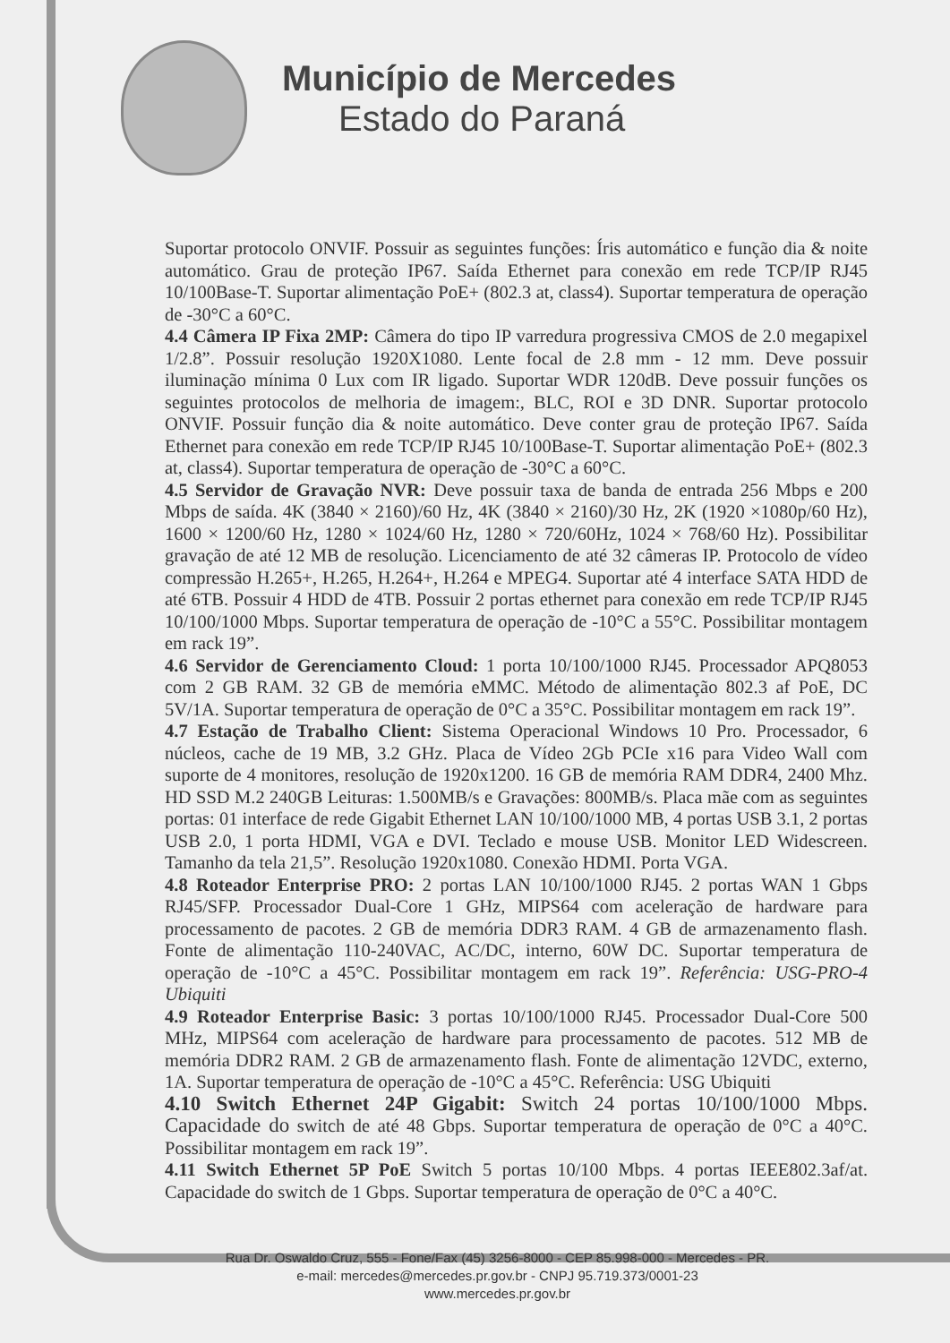Município de Mercedes
Estado do Paraná
Suportar protocolo ONVIF. Possuir as seguintes funções: Íris automático e função dia & noite automático. Grau de proteção IP67. Saída Ethernet para conexão em rede TCP/IP RJ45 10/100Base-T. Suportar alimentação PoE+ (802.3 at, class4). Suportar temperatura de operação de -30°C a 60°C.
4.4 Câmera IP Fixa 2MP: Câmera do tipo IP varredura progressiva CMOS de 2.0 megapixel 1/2.8”. Possuir resolução 1920X1080. Lente focal de 2.8 mm - 12 mm. Deve possuir iluminação mínima 0 Lux com IR ligado. Suportar WDR 120dB. Deve possuir funções os seguintes protocolos de melhoria de imagem:, BLC, ROI e 3D DNR. Suportar protocolo ONVIF. Possuir função dia & noite automático. Deve conter grau de proteção IP67. Saída Ethernet para conexão em rede TCP/IP RJ45 10/100Base-T. Suportar alimentação PoE+ (802.3 at, class4). Suportar temperatura de operação de -30°C a 60°C.
4.5 Servidor de Gravação NVR: Deve possuir taxa de banda de entrada 256 Mbps e 200 Mbps de saída. 4K (3840 × 2160)/60 Hz, 4K (3840 × 2160)/30 Hz, 2K (1920 ×1080p/60 Hz), 1600 × 1200/60 Hz, 1280 × 1024/60 Hz, 1280 × 720/60Hz, 1024 × 768/60 Hz). Possibilitar gravação de até 12 MB de resolução. Licenciamento de até 32 câmeras IP. Protocolo de vídeo compressão H.265+, H.265, H.264+, H.264 e MPEG4. Suportar até 4 interface SATA HDD de até 6TB. Possuir 4 HDD de 4TB. Possuir 2 portas ethernet para conexão em rede TCP/IP RJ45 10/100/1000 Mbps. Suportar temperatura de operação de -10°C a 55°C. Possibilitar montagem em rack 19”.
4.6 Servidor de Gerenciamento Cloud: 1 porta 10/100/1000 RJ45. Processador APQ8053 com 2 GB RAM. 32 GB de memória eMMC. Método de alimentação 802.3 af PoE, DC 5V/1A. Suportar temperatura de operação de 0°C a 35°C. Possibilitar montagem em rack 19”.
4.7 Estação de Trabalho Client: Sistema Operacional Windows 10 Pro. Processador, 6 núcleos, cache de 19 MB, 3.2 GHz. Placa de Vídeo 2Gb PCIe x16 para Video Wall com suporte de 4 monitores, resolução de 1920x1200. 16 GB de memória RAM DDR4, 2400 Mhz. HD SSD M.2 240GB Leituras: 1.500MB/s e Gravações: 800MB/s. Placa mãe com as seguintes portas: 01 interface de rede Gigabit Ethernet LAN 10/100/1000 MB, 4 portas USB 3.1, 2 portas USB 2.0, 1 porta HDMI, VGA e DVI. Teclado e mouse USB. Monitor LED Widescreen. Tamanho da tela 21,5”. Resolução 1920x1080. Conexão HDMI. Porta VGA.
4.8 Roteador Enterprise PRO: 2 portas LAN 10/100/1000 RJ45. 2 portas WAN 1 Gbps RJ45/SFP. Processador Dual-Core 1 GHz, MIPS64 com aceleração de hardware para processamento de pacotes. 2 GB de memória DDR3 RAM. 4 GB de armazenamento flash. Fonte de alimentação 110-240VAC, AC/DC, interno, 60W DC. Suportar temperatura de operação de -10°C a 45°C. Possibilitar montagem em rack 19”. Referência: USG-PRO-4 Ubiquiti
4.9 Roteador Enterprise Basic: 3 portas 10/100/1000 RJ45. Processador Dual-Core 500 MHz, MIPS64 com aceleração de hardware para processamento de pacotes. 512 MB de memória DDR2 RAM. 2 GB de armazenamento flash. Fonte de alimentação 12VDC, externo, 1A. Suportar temperatura de operação de -10°C a 45°C. Referência: USG Ubiquiti
4.10 Switch Ethernet 24P Gigabit: Switch 24 portas 10/100/1000 Mbps. Capacidade do switch de até 48 Gbps. Suportar temperatura de operação de 0°C a 40°C. Possibilitar montagem em rack 19”.
4.11 Switch Ethernet 5P PoE Switch 5 portas 10/100 Mbps. 4 portas IEEE802.3af/at. Capacidade do switch de 1 Gbps. Suportar temperatura de operação de 0°C a 40°C.
Rua Dr. Oswaldo Cruz, 555 - Fone/Fax (45) 3256-8000 - CEP 85.998-000 - Mercedes - PR.
e-mail: mercedes@mercedes.pr.gov.br - CNPJ 95.719.373/0001-23
www.mercedes.pr.gov.br